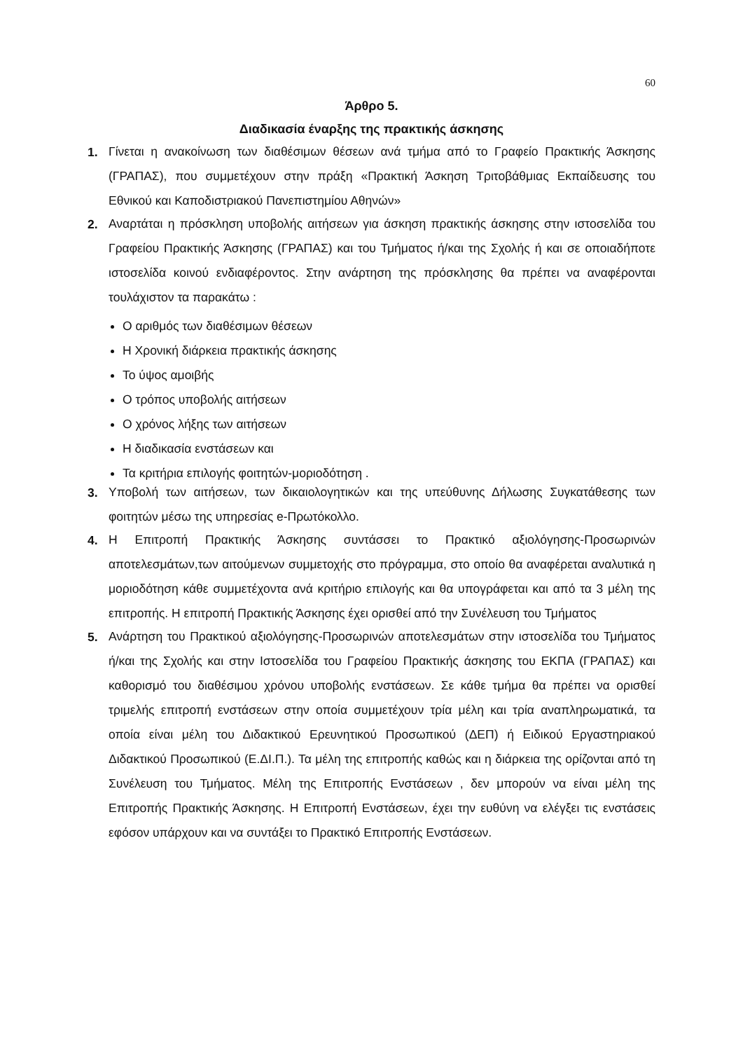60
Άρθρο 5.
Διαδικασία έναρξης της πρακτικής άσκησης
1.
Γίνεται η ανακοίνωση των διαθέσιμων θέσεων ανά τμήμα από το Γραφείο Πρακτικής Άσκησης (ΓΡΑΠΑΣ), που συμμετέχουν στην πράξη «Πρακτική Άσκηση Τριτοβάθμιας Εκπαίδευσης του Εθνικού και Καποδιστριακού Πανεπιστημίου Αθηνών»
2.
Αναρτάται η πρόσκληση υποβολής αιτήσεων για άσκηση πρακτικής άσκησης στην ιστοσελίδα του Γραφείου Πρακτικής Άσκησης (ΓΡΑΠΑΣ) και του Τμήματος ή/και της Σχολής ή και σε οποιαδήποτε ιστοσελίδα κοινού ενδιαφέροντος. Στην ανάρτηση της πρόσκλησης θα πρέπει να αναφέρονται τουλάχιστον τα παρακάτω :
Ο αριθμός των διαθέσιμων θέσεων
Η Χρονική διάρκεια πρακτικής άσκησης
Το ύψος αμοιβής
Ο τρόπος υποβολής αιτήσεων
Ο χρόνος λήξης των αιτήσεων
Η διαδικασία ενστάσεων και
Τα κριτήρια επιλογής φοιτητών-μοριοδότηση .
3.
Υποβολή των αιτήσεων, των δικαιολογητικών και της υπεύθυνης Δήλωσης Συγκατάθεσης των φοιτητών μέσω της υπηρεσίας e-Πρωτόκολλο.
4.
Η Επιτροπή Πρακτικής Άσκησης συντάσσει το Πρακτικό αξιολόγησης-Προσωρινών αποτελεσμάτων,των αιτούμενων συμμετοχής στο πρόγραμμα, στο οποίο θα αναφέρεται αναλυτικά η μοριοδότηση κάθε συμμετέχοντα ανά κριτήριο επιλογής και θα υπογράφεται και από τα 3 μέλη της επιτροπής. Η επιτροπή Πρακτικής Άσκησης έχει ορισθεί από την Συνέλευση του Τμήματος
5.
Ανάρτηση του Πρακτικού αξιολόγησης-Προσωρινών αποτελεσμάτων στην ιστοσελίδα του Τμήματος ή/και της Σχολής και στην Ιστοσελίδα του Γραφείου Πρακτικής άσκησης του ΕΚΠΑ (ΓΡΑΠΑΣ) και καθορισμό του διαθέσιμου χρόνου υποβολής ενστάσεων. Σε κάθε τμήμα θα πρέπει να ορισθεί τριμελής επιτροπή ενστάσεων στην οποία συμμετέχουν τρία μέλη και τρία αναπληρωματικά, τα οποία είναι μέλη του Διδακτικού Ερευνητικού Προσωπικού (ΔΕΠ) ή Ειδικού Εργαστηριακού Διδακτικού Προσωπικού (Ε.ΔΙ.Π.). Τα μέλη της επιτροπής καθώς και η διάρκεια της ορίζονται από τη Συνέλευση του Τμήματος. Μέλη της Επιτροπής Ενστάσεων , δεν μπορούν να είναι μέλη της Επιτροπής Πρακτικής Άσκησης. Η Επιτροπή Ενστάσεων, έχει την ευθύνη να ελέγξει τις ενστάσεις εφόσον υπάρχουν και να συντάξει το Πρακτικό Επιτροπής Ενστάσεων.